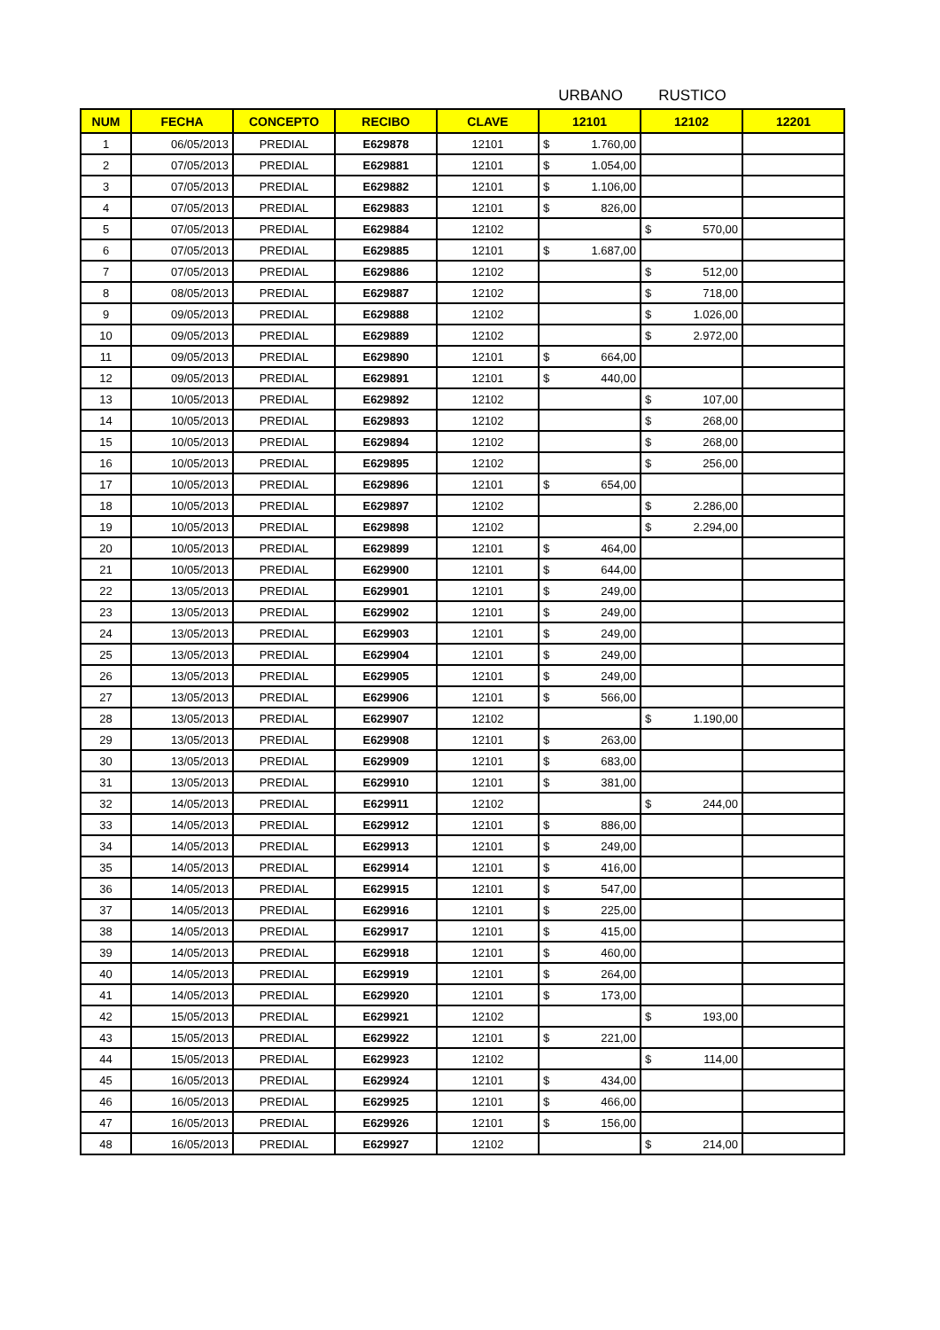URBANO RUSTICO
| NUM | FECHA | CONCEPTO | RECIBO | CLAVE | 12101 | 12102 | 12201 |
| --- | --- | --- | --- | --- | --- | --- | --- |
| 1 | 06/05/2013 | PREDIAL | E629878 | 12101 | $ 1.760,00 | | |
| 2 | 07/05/2013 | PREDIAL | E629881 | 12101 | $ 1.054,00 | | |
| 3 | 07/05/2013 | PREDIAL | E629882 | 12101 | $ 1.106,00 | | |
| 4 | 07/05/2013 | PREDIAL | E629883 | 12101 | $ 826,00 | | |
| 5 | 07/05/2013 | PREDIAL | E629884 | 12102 | | $ 570,00 | |
| 6 | 07/05/2013 | PREDIAL | E629885 | 12101 | $ 1.687,00 | | |
| 7 | 07/05/2013 | PREDIAL | E629886 | 12102 | | $ 512,00 | |
| 8 | 08/05/2013 | PREDIAL | E629887 | 12102 | | $ 718,00 | |
| 9 | 09/05/2013 | PREDIAL | E629888 | 12102 | | $ 1.026,00 | |
| 10 | 09/05/2013 | PREDIAL | E629889 | 12102 | | $ 2.972,00 | |
| 11 | 09/05/2013 | PREDIAL | E629890 | 12101 | $ 664,00 | | |
| 12 | 09/05/2013 | PREDIAL | E629891 | 12101 | $ 440,00 | | |
| 13 | 10/05/2013 | PREDIAL | E629892 | 12102 | | $ 107,00 | |
| 14 | 10/05/2013 | PREDIAL | E629893 | 12102 | | $ 268,00 | |
| 15 | 10/05/2013 | PREDIAL | E629894 | 12102 | | $ 268,00 | |
| 16 | 10/05/2013 | PREDIAL | E629895 | 12102 | | $ 256,00 | |
| 17 | 10/05/2013 | PREDIAL | E629896 | 12101 | $ 654,00 | | |
| 18 | 10/05/2013 | PREDIAL | E629897 | 12102 | | $ 2.286,00 | |
| 19 | 10/05/2013 | PREDIAL | E629898 | 12102 | | $ 2.294,00 | |
| 20 | 10/05/2013 | PREDIAL | E629899 | 12101 | $ 464,00 | | |
| 21 | 10/05/2013 | PREDIAL | E629900 | 12101 | $ 644,00 | | |
| 22 | 13/05/2013 | PREDIAL | E629901 | 12101 | $ 249,00 | | |
| 23 | 13/05/2013 | PREDIAL | E629902 | 12101 | $ 249,00 | | |
| 24 | 13/05/2013 | PREDIAL | E629903 | 12101 | $ 249,00 | | |
| 25 | 13/05/2013 | PREDIAL | E629904 | 12101 | $ 249,00 | | |
| 26 | 13/05/2013 | PREDIAL | E629905 | 12101 | $ 249,00 | | |
| 27 | 13/05/2013 | PREDIAL | E629906 | 12101 | $ 566,00 | | |
| 28 | 13/05/2013 | PREDIAL | E629907 | 12102 | | $ 1.190,00 | |
| 29 | 13/05/2013 | PREDIAL | E629908 | 12101 | $ 263,00 | | |
| 30 | 13/05/2013 | PREDIAL | E629909 | 12101 | $ 683,00 | | |
| 31 | 13/05/2013 | PREDIAL | E629910 | 12101 | $ 381,00 | | |
| 32 | 14/05/2013 | PREDIAL | E629911 | 12102 | | $ 244,00 | |
| 33 | 14/05/2013 | PREDIAL | E629912 | 12101 | $ 886,00 | | |
| 34 | 14/05/2013 | PREDIAL | E629913 | 12101 | $ 249,00 | | |
| 35 | 14/05/2013 | PREDIAL | E629914 | 12101 | $ 416,00 | | |
| 36 | 14/05/2013 | PREDIAL | E629915 | 12101 | $ 547,00 | | |
| 37 | 14/05/2013 | PREDIAL | E629916 | 12101 | $ 225,00 | | |
| 38 | 14/05/2013 | PREDIAL | E629917 | 12101 | $ 415,00 | | |
| 39 | 14/05/2013 | PREDIAL | E629918 | 12101 | $ 460,00 | | |
| 40 | 14/05/2013 | PREDIAL | E629919 | 12101 | $ 264,00 | | |
| 41 | 14/05/2013 | PREDIAL | E629920 | 12101 | $ 173,00 | | |
| 42 | 15/05/2013 | PREDIAL | E629921 | 12102 | | $ 193,00 | |
| 43 | 15/05/2013 | PREDIAL | E629922 | 12101 | $ 221,00 | | |
| 44 | 15/05/2013 | PREDIAL | E629923 | 12102 | | $ 114,00 | |
| 45 | 16/05/2013 | PREDIAL | E629924 | 12101 | $ 434,00 | | |
| 46 | 16/05/2013 | PREDIAL | E629925 | 12101 | $ 466,00 | | |
| 47 | 16/05/2013 | PREDIAL | E629926 | 12101 | $ 156,00 | | |
| 48 | 16/05/2013 | PREDIAL | E629927 | 12102 | | $ 214,00 | |